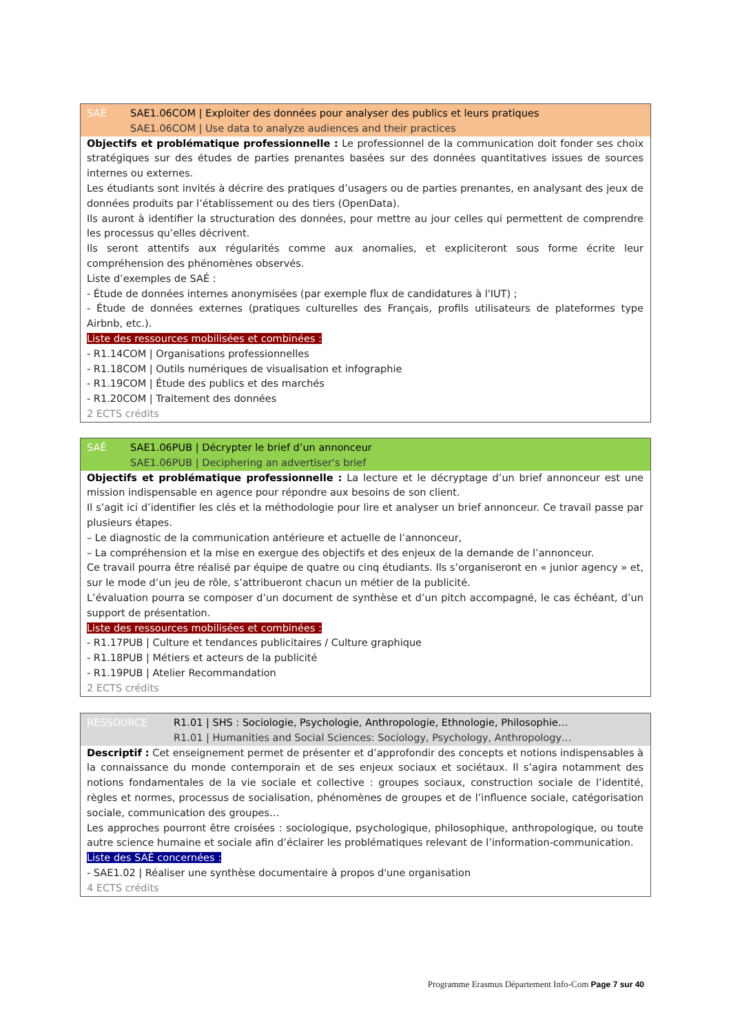SAÉ SAE1.06COM | Exploiter des données pour analyser des publics et leurs pratiques
SAE1.06COM | Use data to analyze audiences and their practices
Objectifs et problématique professionnelle : Le professionnel de la communication doit fonder ses choix stratégiques sur des études de parties prenantes basées sur des données quantitatives issues de sources internes ou externes.
Les étudiants sont invités à décrire des pratiques d’usagers ou de parties prenantes, en analysant des jeux de données produits par l’établissement ou des tiers (OpenData).
Ils auront à identifier la structuration des données, pour mettre au jour celles qui permettent de comprendre les processus qu’elles décrivent.
Ils seront attentifs aux régularités comme aux anomalies, et expliciteront sous forme écrite leur compréhension des phénomènes observés.
Liste d’exemples de SAÉ :
- Étude de données internes anonymisées (par exemple flux de candidatures à l'IUT) ;
- Étude de données externes (pratiques culturelles des Français, profils utilisateurs de plateformes type Airbnb, etc.).
Liste des ressources mobilisées et combinées :
- R1.14COM | Organisations professionnelles
- R1.18COM | Outils numériques de visualisation et infographie
- R1.19COM | Étude des publics et des marchés
- R1.20COM | Traitement des données
2 ECTS crédits
SAÉ SAE1.06PUB | Décrypter le brief d’un annonceur
SAE1.06PUB | Deciphering an advertiser's brief
Objectifs et problématique professionnelle : La lecture et le décryptage d’un brief annonceur est une mission indispensable en agence pour répondre aux besoins de son client.
Il s’agit ici d’identifier les clés et la méthodologie pour lire et analyser un brief annonceur. Ce travail passe par plusieurs étapes.
– Le diagnostic de la communication antérieure et actuelle de l’annonceur,
– La compréhension et la mise en exergue des objectifs et des enjeux de la demande de l’annonceur.
Ce travail pourra être réalisé par équipe de quatre ou cinq étudiants. Ils s’organiseront en « junior agency » et, sur le mode d’un jeu de rôle, s’attribueront chacun un métier de la publicité.
L’évaluation pourra se composer d’un document de synthèse et d’un pitch accompagné, le cas échéant, d’un support de présentation.
Liste des ressources mobilisées et combinées :
- R1.17PUB | Culture et tendances publicitaires / Culture graphique
- R1.18PUB | Métiers et acteurs de la publicité
- R1.19PUB | Atelier Recommandation
2 ECTS crédits
RESSOURCE R1.01 | SHS : Sociologie, Psychologie, Anthropologie, Ethnologie, Philosophie…
R1.01 | Humanities and Social Sciences: Sociology, Psychology, Anthropology…
Descriptif : Cet enseignement permet de présenter et d’approfondir des concepts et notions indispensables à la connaissance du monde contemporain et de ses enjeux sociaux et sociétaux. Il s’agira notamment des notions fondamentales de la vie sociale et collective : groupes sociaux, construction sociale de l’identité, règles et normes, processus de socialisation, phénomènes de groupes et de l’influence sociale, catégorisation sociale, communication des groupes…
Les approches pourront être croisées : sociologique, psychologique, philosophique, anthropologique, ou toute autre science humaine et sociale afin d’éclairer les problématiques relevant de l’information-communication.
Liste des SAÉ concernées :
- SAE1.02 | Réaliser une synthèse documentaire à propos d'une organisation
4 ECTS crédits
Programme Erasmus Département Info-Com Page 7 sur 40